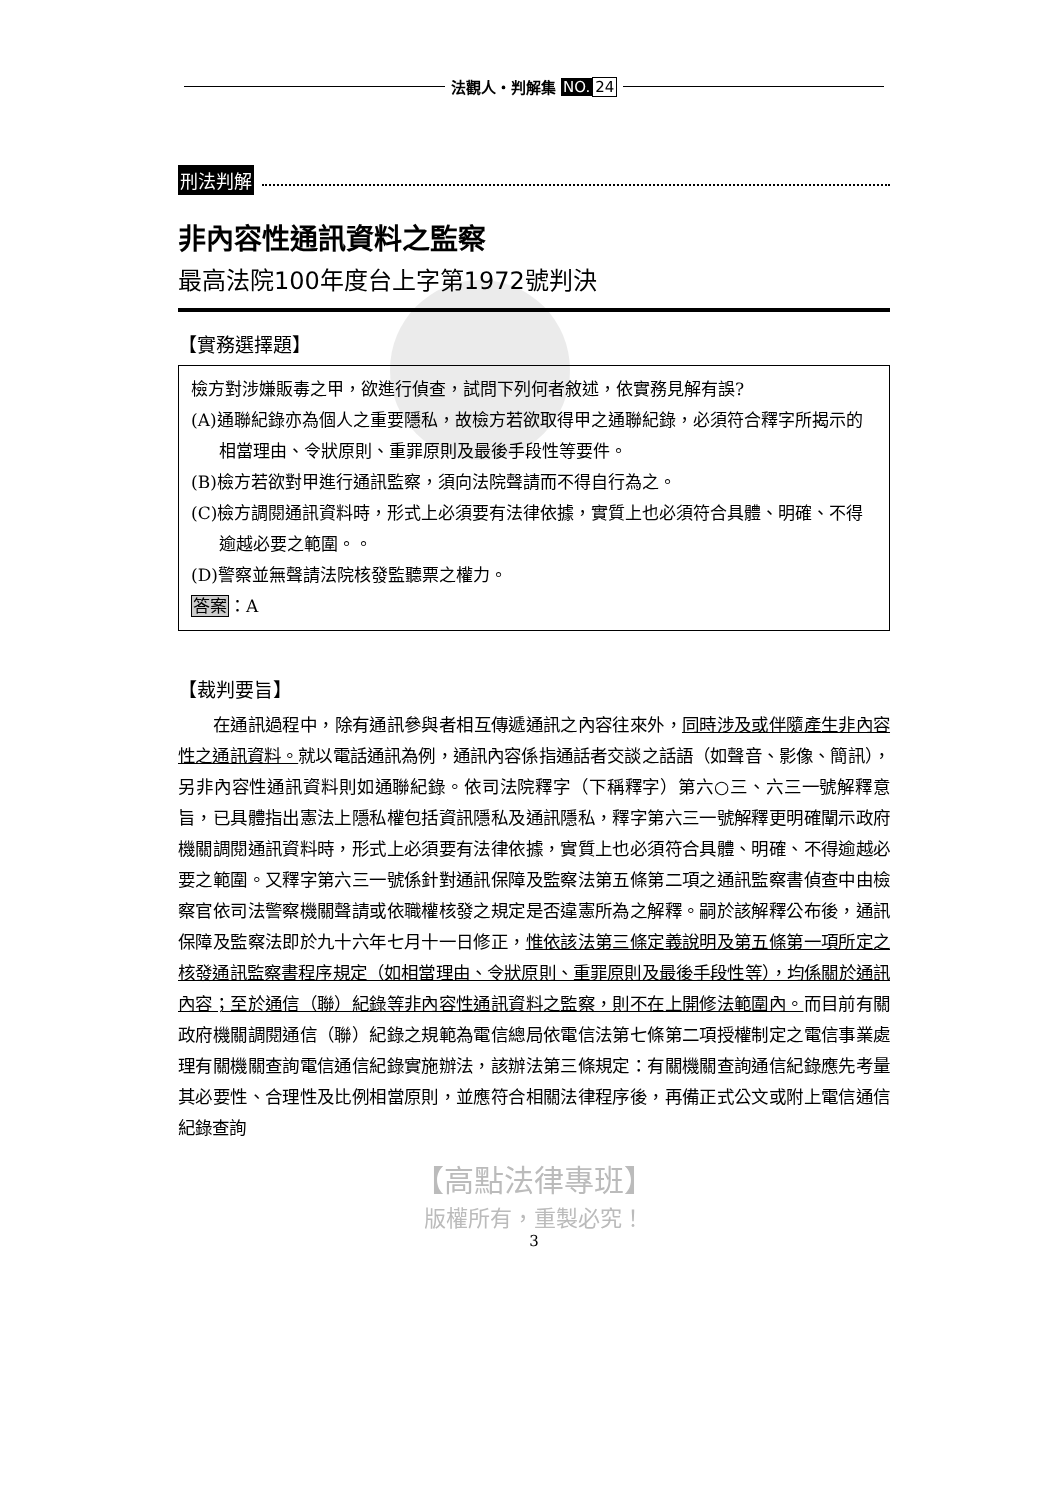法觀人・判解集 NO. 24
刑法判解
非內容性通訊資料之監察
最高法院100年度台上字第1972號判決
【實務選擇題】
檢方對涉嫌販毒之甲，欲進行偵查，試問下列何者敘述，依實務見解有誤?
(A)通聯紀錄亦為個人之重要隱私，故檢方若欲取得甲之通聯紀錄，必須符合釋字所揭示的相當理由、令狀原則、重罪原則及最後手段性等要件。
(B)檢方若欲對甲進行通訊監察，須向法院聲請而不得自行為之。
(C)檢方調閱通訊資料時，形式上必須要有法律依據，實質上也必須符合具體、明確、不得逾越必要之範圍。。
(D)警察並無聲請法院核發監聽票之權力。
答案：A
【裁判要旨】
在通訊過程中，除有通訊參與者相互傳遞通訊之內容往來外，同時涉及或伴隨產生非內容性之通訊資料。就以電話通訊為例，通訊內容係指通話者交談之話語（如聲音、影像、簡訊），另非內容性通訊資料則如通聯紀錄。依司法院釋字（下稱釋字）第六○三、六三一號解釋意旨，已具體指出憲法上隱私權包括資訊隱私及通訊隱私，釋字第六三一號解釋更明確闡示政府機關調閱通訊資料時，形式上必須要有法律依據，實質上也必須符合具體、明確、不得逾越必要之範圍。又釋字第六三一號係針對通訊保障及監察法第五條第二項之通訊監察書偵查中由檢察官依司法警察機關聲請或依職權核發之規定是否違憲所為之解釋。嗣於該解釋公布後，通訊保障及監察法即於九十六年七月十一日修正，惟依該法第三條定義說明及第五條第一項所定之核發通訊監察書程序規定（如相當理由、令狀原則、重罪原則及最後手段性等），均係關於通訊內容；至於通信（聯）紀錄等非內容性通訊資料之監察，則不在上開修法範圍內。而目前有關政府機關調閱通信（聯）紀錄之規範為電信總局依電信法第七條第二項授權制定之電信事業處理有關機關查詢電信通信紀錄實施辦法，該辦法第三條規定：有關機關查詢通信紀錄應先考量其必要性、合理性及比例相當原則，並應符合相關法律程序後，再備正式公文或附上電信通信紀錄查詢
【高點法律專班】
版權所有，重製必究！
3